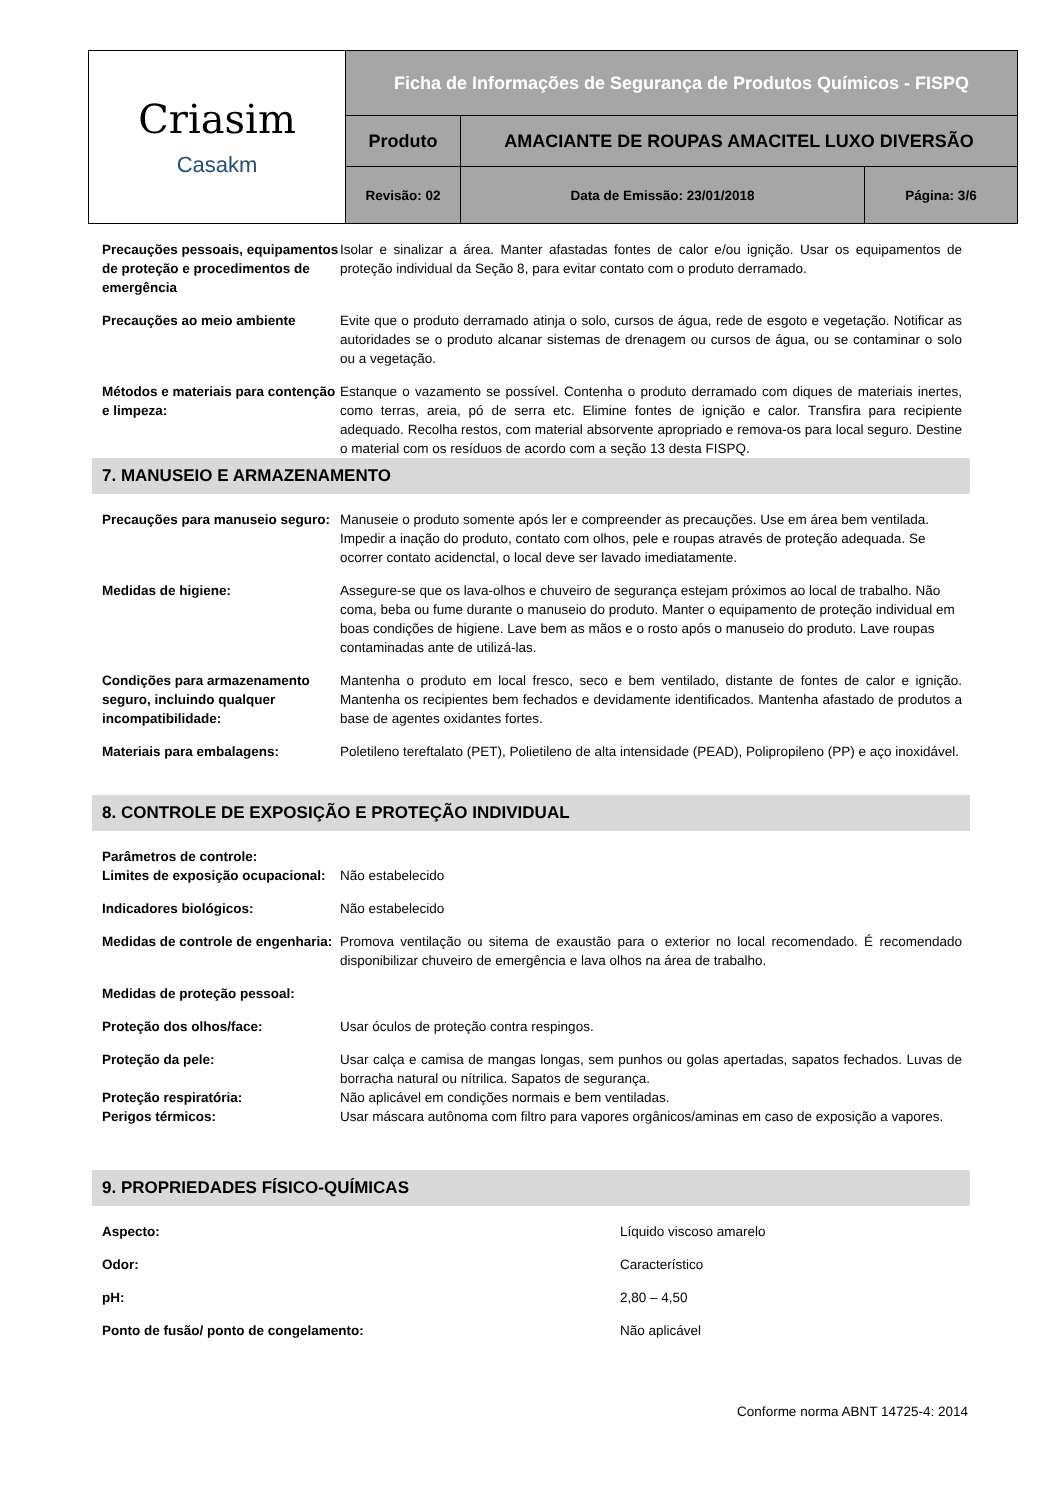| Criasim Casakm | Ficha de Informações de Segurança de Produtos Químicos - FISPQ | | |
| | Produto | AMACIANTE DE ROUPAS AMACITEL LUXO DIVERSÃO | |
| | Revisão: 02 | Data de Emissão: 23/01/2018 | Página: 3/6 |
| Precauções pessoais, equipamentos de proteção e procedimentos de emergência | Isolar e sinalizar a área. Manter afastadas fontes de calor e/ou ignição. Usar os equipamentos de proteção individual da Seção 8, para evitar contato com o produto derramado. |
| Precauções ao meio ambiente | Evite que o produto derramado atinja o solo, cursos de água, rede de esgoto e vegetação. Notificar as autoridades se o produto alcanar sistemas de drenagem ou cursos de água, ou se contaminar o solo ou a vegetação. |
| Métodos e materiais para contenção e limpeza: | Estanque o vazamento se possível. Contenha o produto derramado com diques de materiais inertes, como terras, areia, pó de serra etc. Elimine fontes de ignição e calor. Transfira para recipiente adequado. Recolha restos, com material absorvente apropriado e remova-os para local seguro. Destine o material com os resíduos de acordo com a seção 13 desta FISPQ. |
7. MANUSEIO E ARMAZENAMENTO
| Precauções para manuseio seguro: | Manuseie o produto somente após ler e compreender as precauções. Use em área bem ventilada. Impedir a inação do produto, contato com olhos, pele e roupas através de proteção adequada. Se ocorrer contato acidenctal, o local deve ser lavado imediatamente. |
| Medidas de higiene: | Assegure-se que os lava-olhos e chuveiro de segurança estejam próximos ao local de trabalho. Não coma, beba ou fume durante o manuseio do produto. Manter o equipamento de proteção individual em boas condições de higiene. Lave bem as mãos e o rosto após o manuseio do produto. Lave roupas contaminadas ante de utilizá-las. |
| Condições para armazenamento seguro, incluindo qualquer incompatibilidade: | Mantenha o produto em local fresco, seco e bem ventilado, distante de fontes de calor e ignição. Mantenha os recipientes bem fechados e devidamente identificados. Mantenha afastado de produtos a base de agentes oxidantes fortes. |
| Materiais para embalagens: | Poletileno tereftalato (PET), Polietileno de alta intensidade (PEAD), Polipropileno (PP) e aço inoxidável. |
8. CONTROLE DE EXPOSIÇÃO E PROTEÇÃO INDIVIDUAL
| Parâmetros de controle: | |
| Limites de exposição ocupacional: | Não estabelecido |
| Indicadores biológicos: | Não estabelecido |
| Medidas de controle de engenharia: | Promova ventilação ou sitema de exaustão para o exterior no local recomendado. É recomendado disponibilizar chuveiro de emergência e lava olhos na área de trabalho. |
| Medidas de proteção pessoal: | |
| Proteção dos olhos/face: | Usar óculos de proteção contra respingos. |
| Proteção da pele: | Usar calça e camisa de mangas longas, sem punhos ou golas apertadas, sapatos fechados. Luvas de borracha natural ou nítrilica. Sapatos de segurança. |
| Proteção respiratória: | Não aplicável em condições normais e bem ventiladas. |
| Perigos térmicos: | Usar máscara autônoma com filtro para vapores orgânicos/aminas em caso de exposição a vapores. |
9. PROPRIEDADES FÍSICO-QUÍMICAS
| Aspecto: | Líquido viscoso amarelo |
| Odor: | Característico |
| pH: | 2,80 – 4,50 |
| Ponto de fusão/ ponto de congelamento: | Não aplicável |
Conforme norma ABNT 14725-4: 2014